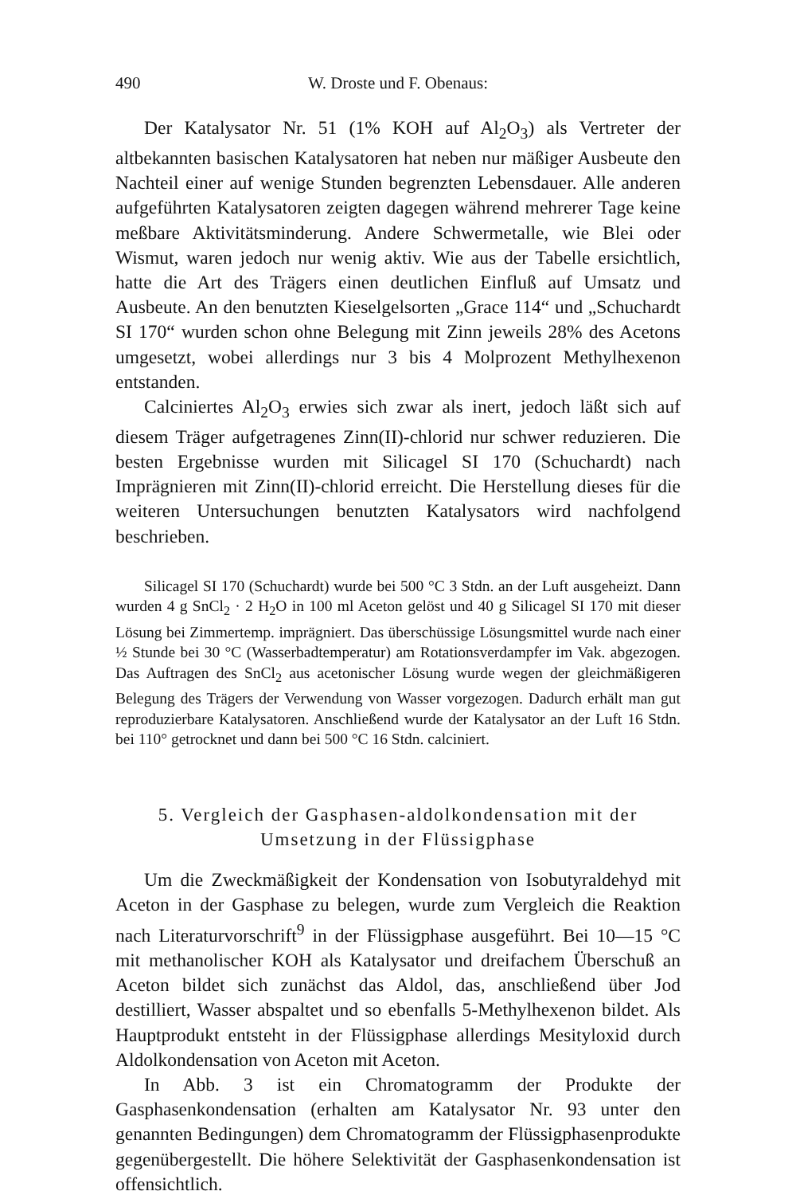490 W. Droste und F. Obenaus:
Der Katalysator Nr. 51 (1% KOH auf Al<sub>2</sub>O<sub>3</sub>) als Vertreter der altbekannten basischen Katalysatoren hat neben nur mäßiger Ausbeute den Nachteil einer auf wenige Stunden begrenzten Lebensdauer. Alle anderen aufgeführten Katalysatoren zeigten dagegen während mehrerer Tage keine meßbare Aktivitätsminderung. Andere Schwermetalle, wie Blei oder Wismut, waren jedoch nur wenig aktiv. Wie aus der Tabelle ersichtlich, hatte die Art des Trägers einen deutlichen Einfluß auf Umsatz und Ausbeute. An den benutzten Kieselgelsorten „Grace 114“ und „Schuchardt SI 170“ wurden schon ohne Belegung mit Zinn jeweils 28% des Acetons umgesetzt, wobei allerdings nur 3 bis 4 Molprozent Methylhexenon entstanden.
Calciniertes Al<sub>2</sub>O<sub>3</sub> erwies sich zwar als inert, jedoch läßt sich auf diesem Träger aufgetragenes Zinn(II)-chlorid nur schwer reduzieren. Die besten Ergebnisse wurden mit Silicagel SI 170 (Schuchardt) nach Imprägnieren mit Zinn(II)-chlorid erreicht. Die Herstellung dieses für die weiteren Untersuchungen benutzten Katalysators wird nachfolgend beschrieben.
Silicagel SI 170 (Schuchardt) wurde bei 500 °C 3 Stdn. an der Luft ausgeheizt. Dann wurden 4 g SnCl<sub>2</sub> · 2 H<sub>2</sub>O in 100 ml Aceton gelöst und 40 g Silicagel SI 170 mit dieser Lösung bei Zimmertemp. imprägniert. Das überschüssige Lösungsmittel wurde nach einer ½ Stunde bei 30 °C (Wasserbadtemperatur) am Rotationsverdampfer im Vak. abgezogen. Das Auftragen des SnCl<sub>2</sub> aus acetonischer Lösung wurde wegen der gleichmäßigeren Belegung des Trägers der Verwendung von Wasser vorgezogen. Dadurch erhält man gut reproduzierbare Katalysatoren. Anschließend wurde der Katalysator an der Luft 16 Stdn. bei 110° getrocknet und dann bei 500 °C 16 Stdn. calciniert.
5. Vergleich der Gasphasen-aldolkondensation mit der
Umsetzung in der Flüssigphase
Um die Zweckmäßigkeit der Kondensation von Isobutyraldehyd mit Aceton in der Gasphase zu belegen, wurde zum Vergleich die Reaktion nach Literaturvorschrift<sup>9</sup> in der Flüssigphase ausgeführt. Bei 10—15 °C mit methanolischer KOH als Katalysator und dreifachem Überschuß an Aceton bildet sich zunächst das Aldol, das, anschließend über Jod destilliert, Wasser abspaltet und so ebenfalls 5-Methylhexenon bildet. Als Hauptprodukt entsteht in der Flüssigphase allerdings Mesityloxid durch Aldolkondensation von Aceton mit Aceton.
In Abb. 3 ist ein Chromatogramm der Produkte der Gasphasenkondensation (erhalten am Katalysator Nr. 93 unter den genannten Bedingungen) dem Chromatogramm der Flüssigphasenprodukte gegenübergestellt. Die höhere Selektivität der Gasphasenkondensation ist offensichtlich.